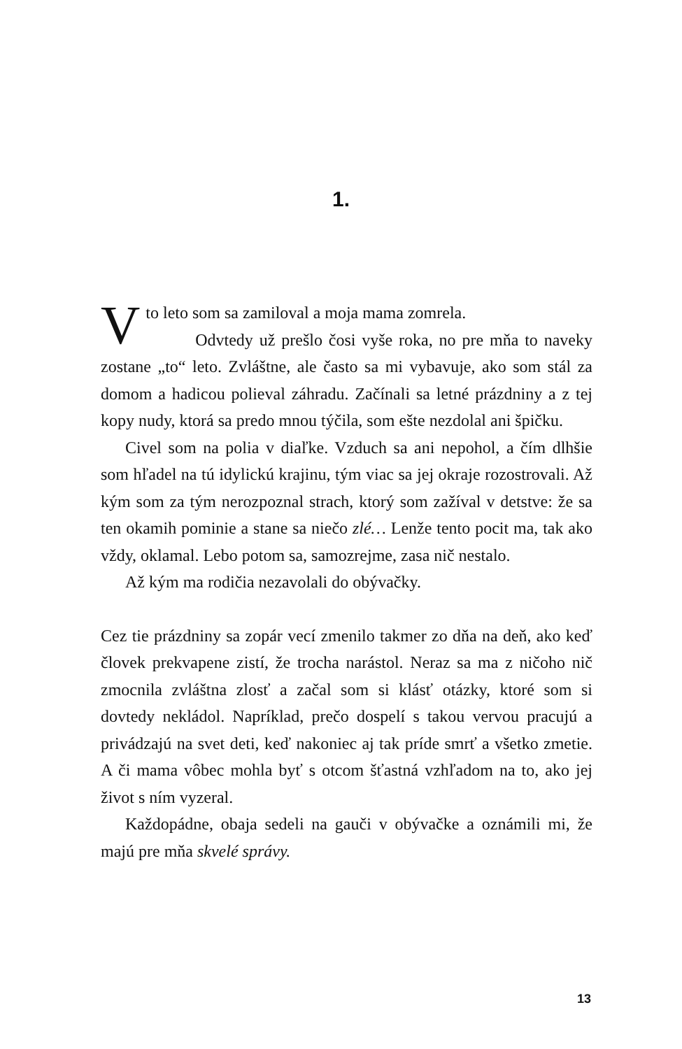1.
Vto leto som sa zamiloval a moja mama zomrela.
Odvtedy už prešlo čosi vyše roka, no pre mňa to naveky zostane „to“ leto. Zvláštne, ale často sa mi vybavuje, ako som stál za domom a hadicou polieval záhradu. Začínali sa letné prázdniny a z tej kopy nudy, ktorá sa predo mnou týčila, som ešte nezdolal ani špičku.
Civel som na polia v diaľke. Vzduch sa ani nepohol, a čím dlhšie som hľadel na tú idylickú krajinu, tým viac sa jej okraje rozostrovali. Až kým som za tým nerozpoznal strach, ktorý som zažíval v detstve: že sa ten okamih pominie a stane sa niečo zlé… Lenže tento pocit ma, tak ako vždy, oklamal. Lebo potom sa, samozrejme, zasa nič nestalo.
Až kým ma rodičia nezavolali do obývačky.
Cez tie prázdniny sa zopár vecí zmenilo takmer zo dňa na deň, ako keď človek prekvapene zistí, že trocha narástol. Neraz sa ma z ničoho nič zmocnila zvláštna zlosť a začal som si klásť otázky, ktoré som si dovtedy nekládol. Napríklad, prečo dospelí s takou vervou pracujú a privádzajú na svet deti, keď nakoniec aj tak príde smrť a všetko zmetie. A či mama vôbec mohla byť s otcom šťastná vzhľadom na to, ako jej život s ním vyzeral.
Každopádne, obaja sedeli na gauči v obývačke a oznámili mi, že majú pre mňa skvelé správy.
13